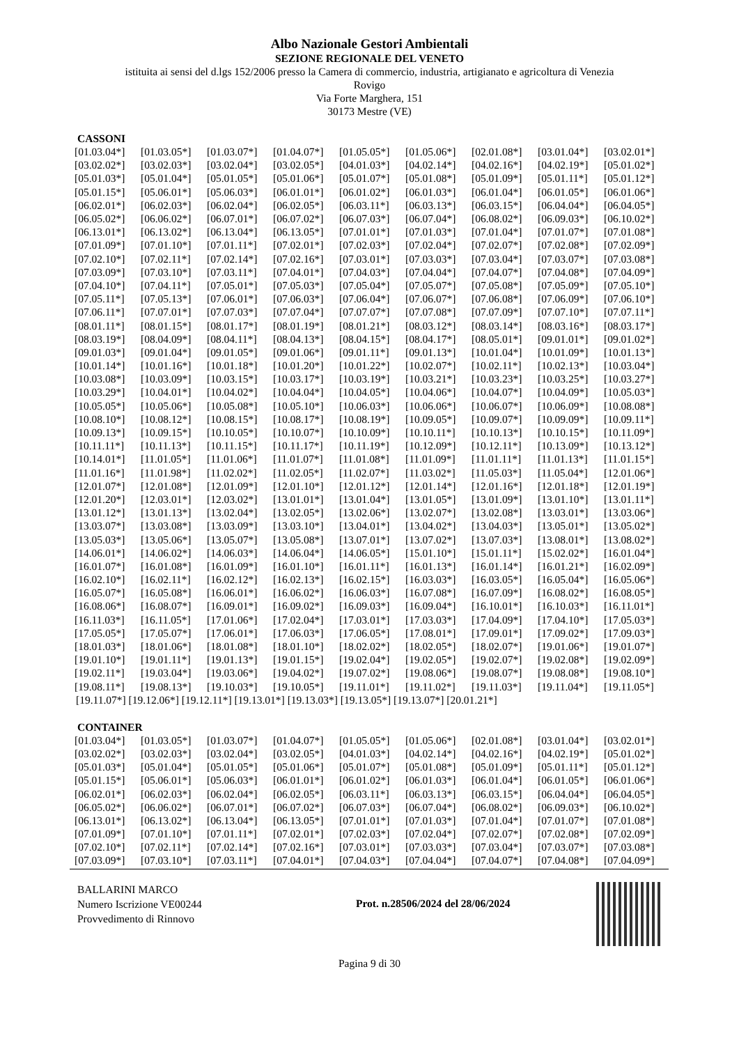Albo Nazionale Gestori Ambientali
SEZIONE REGIONALE DEL VENETO
istituita ai sensi del d.lgs 152/2006 presso la Camera di commercio, industria, artigianato e agricoltura di Venezia
Rovigo
Via Forte Marghera, 151
30173 Mestre (VE)
CASSONI
| [01.03.04*] | [01.03.05*] | [01.03.07*] | [01.04.07*] | [01.05.05*] | [01.05.06*] | [02.01.08*] | [03.01.04*] | [03.02.01*] |
| [03.02.02*] | [03.02.03*] | [03.02.04*] | [03.02.05*] | [04.01.03*] | [04.02.14*] | [04.02.16*] | [04.02.19*] | [05.01.02*] |
| [05.01.03*] | [05.01.04*] | [05.01.05*] | [05.01.06*] | [05.01.07*] | [05.01.08*] | [05.01.09*] | [05.01.11*] | [05.01.12*] |
| [05.01.15*] | [05.06.01*] | [05.06.03*] | [06.01.01*] | [06.01.02*] | [06.01.03*] | [06.01.04*] | [06.01.05*] | [06.01.06*] |
| [06.02.01*] | [06.02.03*] | [06.02.04*] | [06.02.05*] | [06.03.11*] | [06.03.13*] | [06.03.15*] | [06.04.04*] | [06.04.05*] |
| [06.05.02*] | [06.06.02*] | [06.07.01*] | [06.07.02*] | [06.07.03*] | [06.07.04*] | [06.08.02*] | [06.09.03*] | [06.10.02*] |
| [06.13.01*] | [06.13.02*] | [06.13.04*] | [06.13.05*] | [07.01.01*] | [07.01.03*] | [07.01.04*] | [07.01.07*] | [07.01.08*] |
| [07.01.09*] | [07.01.10*] | [07.01.11*] | [07.02.01*] | [07.02.03*] | [07.02.04*] | [07.02.07*] | [07.02.08*] | [07.02.09*] |
| [07.02.10*] | [07.02.11*] | [07.02.14*] | [07.02.16*] | [07.03.01*] | [07.03.03*] | [07.03.04*] | [07.03.07*] | [07.03.08*] |
| [07.03.09*] | [07.03.10*] | [07.03.11*] | [07.04.01*] | [07.04.03*] | [07.04.04*] | [07.04.07*] | [07.04.08*] | [07.04.09*] |
| [07.04.10*] | [07.04.11*] | [07.05.01*] | [07.05.03*] | [07.05.04*] | [07.05.07*] | [07.05.08*] | [07.05.09*] | [07.05.10*] |
| [07.05.11*] | [07.05.13*] | [07.06.01*] | [07.06.03*] | [07.06.04*] | [07.06.07*] | [07.06.08*] | [07.06.09*] | [07.06.10*] |
| [07.06.11*] | [07.07.01*] | [07.07.03*] | [07.07.04*] | [07.07.07*] | [07.07.08*] | [07.07.09*] | [07.07.10*] | [07.07.11*] |
| [08.01.11*] | [08.01.15*] | [08.01.17*] | [08.01.19*] | [08.01.21*] | [08.03.12*] | [08.03.14*] | [08.03.16*] | [08.03.17*] |
| [08.03.19*] | [08.04.09*] | [08.04.11*] | [08.04.13*] | [08.04.15*] | [08.04.17*] | [08.05.01*] | [09.01.01*] | [09.01.02*] |
| [09.01.03*] | [09.01.04*] | [09.01.05*] | [09.01.06*] | [09.01.11*] | [09.01.13*] | [10.01.04*] | [10.01.09*] | [10.01.13*] |
| [10.01.14*] | [10.01.16*] | [10.01.18*] | [10.01.20*] | [10.01.22*] | [10.02.07*] | [10.02.11*] | [10.02.13*] | [10.03.04*] |
| [10.03.08*] | [10.03.09*] | [10.03.15*] | [10.03.17*] | [10.03.19*] | [10.03.21*] | [10.03.23*] | [10.03.25*] | [10.03.27*] |
| [10.03.29*] | [10.04.01*] | [10.04.02*] | [10.04.04*] | [10.04.05*] | [10.04.06*] | [10.04.07*] | [10.04.09*] | [10.05.03*] |
| [10.05.05*] | [10.05.06*] | [10.05.08*] | [10.05.10*] | [10.06.03*] | [10.06.06*] | [10.06.07*] | [10.06.09*] | [10.08.08*] |
| [10.08.10*] | [10.08.12*] | [10.08.15*] | [10.08.17*] | [10.08.19*] | [10.09.05*] | [10.09.07*] | [10.09.09*] | [10.09.11*] |
| [10.09.13*] | [10.09.15*] | [10.10.05*] | [10.10.07*] | [10.10.09*] | [10.10.11*] | [10.10.13*] | [10.10.15*] | [10.11.09*] |
| [10.11.11*] | [10.11.13*] | [10.11.15*] | [10.11.17*] | [10.11.19*] | [10.12.09*] | [10.12.11*] | [10.13.09*] | [10.13.12*] |
| [10.14.01*] | [11.01.05*] | [11.01.06*] | [11.01.07*] | [11.01.08*] | [11.01.09*] | [11.01.11*] | [11.01.13*] | [11.01.15*] |
| [11.01.16*] | [11.01.98*] | [11.02.02*] | [11.02.05*] | [11.02.07*] | [11.03.02*] | [11.05.03*] | [11.05.04*] | [12.01.06*] |
| [12.01.07*] | [12.01.08*] | [12.01.09*] | [12.01.10*] | [12.01.12*] | [12.01.14*] | [12.01.16*] | [12.01.18*] | [12.01.19*] |
| [12.01.20*] | [12.03.01*] | [12.03.02*] | [13.01.01*] | [13.01.04*] | [13.01.05*] | [13.01.09*] | [13.01.10*] | [13.01.11*] |
| [13.01.12*] | [13.01.13*] | [13.02.04*] | [13.02.05*] | [13.02.06*] | [13.02.07*] | [13.02.08*] | [13.03.01*] | [13.03.06*] |
| [13.03.07*] | [13.03.08*] | [13.03.09*] | [13.03.10*] | [13.04.01*] | [13.04.02*] | [13.04.03*] | [13.05.01*] | [13.05.02*] |
| [13.05.03*] | [13.05.06*] | [13.05.07*] | [13.05.08*] | [13.07.01*] | [13.07.02*] | [13.07.03*] | [13.08.01*] | [13.08.02*] |
| [14.06.01*] | [14.06.02*] | [14.06.03*] | [14.06.04*] | [14.06.05*] | [15.01.10*] | [15.01.11*] | [15.02.02*] | [16.01.04*] |
| [16.01.07*] | [16.01.08*] | [16.01.09*] | [16.01.10*] | [16.01.11*] | [16.01.13*] | [16.01.14*] | [16.01.21*] | [16.02.09*] |
| [16.02.10*] | [16.02.11*] | [16.02.12*] | [16.02.13*] | [16.02.15*] | [16.03.03*] | [16.03.05*] | [16.05.04*] | [16.05.06*] |
| [16.05.07*] | [16.05.08*] | [16.06.01*] | [16.06.02*] | [16.06.03*] | [16.07.08*] | [16.07.09*] | [16.08.02*] | [16.08.05*] |
| [16.08.06*] | [16.08.07*] | [16.09.01*] | [16.09.02*] | [16.09.03*] | [16.09.04*] | [16.10.01*] | [16.10.03*] | [16.11.01*] |
| [16.11.03*] | [16.11.05*] | [17.01.06*] | [17.02.04*] | [17.03.01*] | [17.03.03*] | [17.04.09*] | [17.04.10*] | [17.05.03*] |
| [17.05.05*] | [17.05.07*] | [17.06.01*] | [17.06.03*] | [17.06.05*] | [17.08.01*] | [17.09.01*] | [17.09.02*] | [17.09.03*] |
| [18.01.03*] | [18.01.06*] | [18.01.08*] | [18.01.10*] | [18.02.02*] | [18.02.05*] | [18.02.07*] | [19.01.06*] | [19.01.07*] |
| [19.01.10*] | [19.01.11*] | [19.01.13*] | [19.01.15*] | [19.02.04*] | [19.02.05*] | [19.02.07*] | [19.02.08*] | [19.02.09*] |
| [19.02.11*] | [19.03.04*] | [19.03.06*] | [19.04.02*] | [19.07.02*] | [19.08.06*] | [19.08.07*] | [19.08.08*] | [19.08.10*] |
| [19.08.11*] | [19.08.13*] | [19.10.03*] | [19.10.05*] | [19.11.01*] | [19.11.02*] | [19.11.03*] | [19.11.04*] | [19.11.05*] |
[19.11.07*] [19.12.06*] [19.12.11*] [19.13.01*] [19.13.03*] [19.13.05*] [19.13.07*] [20.01.21*]
CONTAINER
| [01.03.04*] | [01.03.05*] | [01.03.07*] | [01.04.07*] | [01.05.05*] | [01.05.06*] | [02.01.08*] | [03.01.04*] | [03.02.01*] |
| [03.02.02*] | [03.02.03*] | [03.02.04*] | [03.02.05*] | [04.01.03*] | [04.02.14*] | [04.02.16*] | [04.02.19*] | [05.01.02*] |
| [05.01.03*] | [05.01.04*] | [05.01.05*] | [05.01.06*] | [05.01.07*] | [05.01.08*] | [05.01.09*] | [05.01.11*] | [05.01.12*] |
| [05.01.15*] | [05.06.01*] | [05.06.03*] | [06.01.01*] | [06.01.02*] | [06.01.03*] | [06.01.04*] | [06.01.05*] | [06.01.06*] |
| [06.02.01*] | [06.02.03*] | [06.02.04*] | [06.02.05*] | [06.03.11*] | [06.03.13*] | [06.03.15*] | [06.04.04*] | [06.04.05*] |
| [06.05.02*] | [06.06.02*] | [06.07.01*] | [06.07.02*] | [06.07.03*] | [06.07.04*] | [06.08.02*] | [06.09.03*] | [06.10.02*] |
| [06.13.01*] | [06.13.02*] | [06.13.04*] | [06.13.05*] | [07.01.01*] | [07.01.03*] | [07.01.04*] | [07.01.07*] | [07.01.08*] |
| [07.01.09*] | [07.01.10*] | [07.01.11*] | [07.02.01*] | [07.02.03*] | [07.02.04*] | [07.02.07*] | [07.02.08*] | [07.02.09*] |
| [07.02.10*] | [07.02.11*] | [07.02.14*] | [07.02.16*] | [07.03.01*] | [07.03.03*] | [07.03.04*] | [07.03.07*] | [07.03.08*] |
| [07.03.09*] | [07.03.10*] | [07.03.11*] | [07.04.01*] | [07.04.03*] | [07.04.04*] | [07.04.07*] | [07.04.08*] | [07.04.09*] |
BALLARINI MARCO
Numero Iscrizione VE00244
Provvedimento di Rinnovo
Prot. n.28506/2024 del 28/06/2024
Pagina 9 di 30